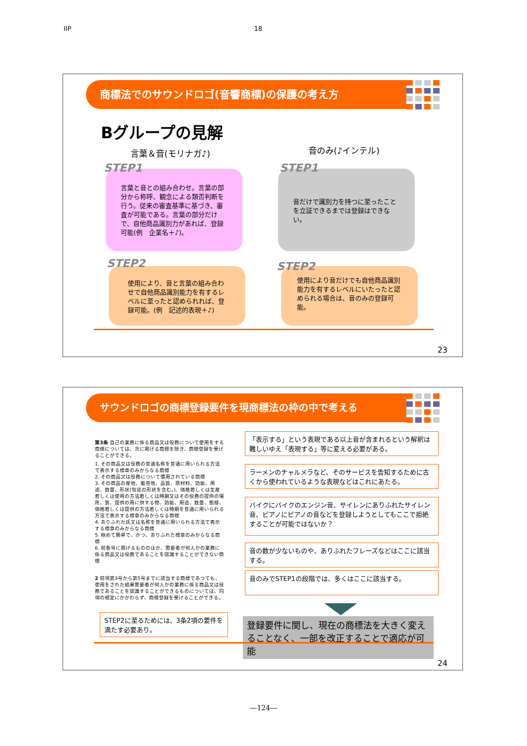IIP 18
商標法でのサウンドロゴ(音響商標)の保護の考え方
Bグループの見解
言葉＆音(モリナガ♪) 音のみ(♪インテル)
言葉と音との組み合わせ。言葉の部分から称呼、観念による類否判断を行う。従来の審査基準に基づき、審査が可能である。言葉の部分だけで、自他商品識別力があれば、登録可能(例　企業名＋♪)。
STEP1
音だけで識別力を持つに至ったことを立証できるまでは登録はできない。
STEP1
使用により、音と言葉の組み合わせで自他商品識別能力を有するレベルに至ったと認められれば、登録可能。(例　記述的表現＋♪)
STEP2
使用により音だけでも自他商品識別能力を有するレベルにいたったと認められる場合は、音のみの登録可能。
STEP2
23
サウンドロゴの商標登録要件を現商標法の枠の中で考える
第3条 自己の業務に係る商品又は役務について使用をする商標については、次に掲げる商標を除き、商標登録を受けることができる。
1. その商品又は役務の普通名称を普通に用いられる方法で表示する標章のみからなる商標
2. その商品又は役務について慣用されている商標
3. その商品の産地、販売地、品質、原材料、効能、用途、数量、形状(包装の形状を含む。)、価格若しくは生産若しくは使用の方法若しくは時期又はその役務の提供の場所、質、提供の用に供する物、効能、用途、数量、態様、価格若しくは提供の方法若しくは時期を普通に用いられる方法で表示する標章のみからなる商標
4. ありふれた氏又は名称を普通に用いられる方法で表示する標章のみからなる商標
5. 極めて簡単で、かつ、ありふれた標章のみからなる商標
6. 前各号に掲げるもののほか、需要者が何人かの業務に係る商品又は役務であることを認識することができない商標
2 前項第3号から第5号までに該当する商標であつても、使用をされた結果需要者が何人かの業務に係る商品又は役務であることを認識することができるものについては、同項の規定にかかわらず、商標登録を受けることができる。
「表示する」という表現である以上音が含まれるという解釈は難しいゆえ「表現する」等に変える必要がある。
ラーメンのチャルメラなど、そのサービスを告知するために古くから使われているような表現などはこれにあたる。
バイクにバイクのエンジン音、サイレンにありふれたサイレン音、ピアノにピアノの音などを登録しようとしてもここで拒絶することが可能ではないか？
音の数が少ないものや、ありふれたフレーズなどはここに該当する。
音のみでSTEP1の段階では、多くはここに該当する。
STEP2に至るためには、3条2項の要件を満たす必要あり。
登録要件に関し、現在の商標法を大きく変えることなく、一部を改正することで適応が可能
24
―124―